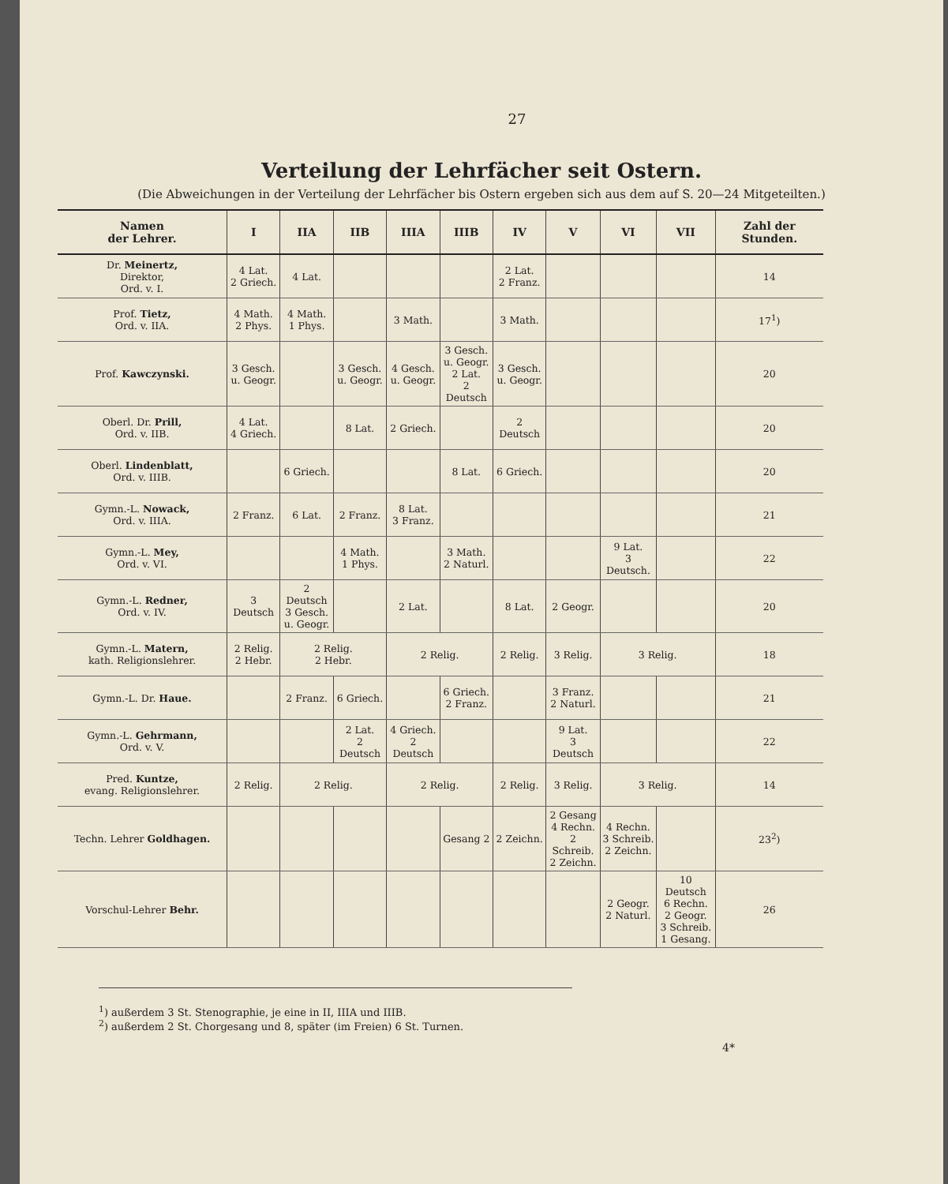27
Verteilung der Lehrfächer seit Ostern.
(Die Abweichungen in der Verteilung der Lehrfächer bis Ostern ergeben sich aus dem auf S. 20—24 Mitgeteilten.)
| Namen der Lehrer. | I | IIA | IIB | IIIA | IIIB | IV | V | VI | VII | Zahl der Stunden. |
| --- | --- | --- | --- | --- | --- | --- | --- | --- | --- | --- |
| Dr. Meinertz, Direktor, Ord. v. I. | 4 Lat. 2 Griech. | 4 Lat. | | | | 2 Lat. 2 Franz. | | | | 14 |
| Prof. Tietz, Ord. v. IIA. | 4 Math. 2 Phys. | 4 Math. 1 Phys. | | 3 Math. | | 3 Math. | | | | 17<sup>1</sup>) |
| Prof. Kawczynski. | 3 Gesch. u. Geogr. | | 3 Gesch. u. Geogr. | 4 Gesch. u. Geogr. | 3 Gesch. u. Geogr. 2 Lat. 2 Deutsch | 3 Gesch. u. Geogr. | | | | 20 |
| Oberl. Dr. Prill, Ord. v. IIB. | 4 Lat. 4 Griech. | | 8 Lat. | 2 Griech. | | 2 Deutsch | | | | 20 |
| Oberl. Lindenblatt, Ord. v. IIIB. | | 6 Griech. | | | 8 Lat. | 6 Griech. | | | | 20 |
| Gymn.-L. Nowack, Ord. v. IIIA. | 2 Franz. | 6 Lat. | 2 Franz. | 8 Lat. 3 Franz. | | | | | | 21 |
| Gymn.-L. Mey, Ord. v. VI. | | | 4 Math. 1 Phys. | | 3 Math. 2 Naturl. | | | 9 Lat. 3 Deutsch. | | 22 |
| Gymn.-L. Redner, Ord. v. IV. | 3 Deutsch | 2 Deutsch 3 Gesch. u. Geogr. | | 2 Lat. | | 8 Lat. | 2 Geogr. | | | 20 |
| Gymn.-L. Matern, kath. Religionslehrer. | 2 Relig. 2 Hebr. | 2 Relig. 2 Hebr. | | 2 Relig. | | 2 Relig. | 3 Relig. | 3 Relig. | | 18 |
| Gymn.-L. Dr. Haue. | | 2 Franz. | 6 Griech. | | 6 Griech. 2 Franz. | | 3 Franz. 2 Naturl. | | | 21 |
| Gymn.-L. Gehrmann, Ord. v. V. | | | 2 Lat. 2 Deutsch | 4 Griech. 2 Deutsch | | | 9 Lat. 3 Deutsch | | | 22 |
| Pred. Kuntze, evang. Religionslehrer. | 2 Relig. | 2 Relig. | | 2 Relig. | | 2 Relig. | 3 Relig. | 3 Relig. | | 14 |
| Techn. Lehrer Goldhagen. | | | | | Gesang 2 | 2 Zeichn. | 2 Gesang 4 Rechn. 2 Schreib. 2 Zeichn. | 4 Rechn. 3 Schreib. 2 Zeichn. | | 23<sup>2</sup>) |
| Vorschul-Lehrer Behr. | | | | | | | | 2 Geogr. 2 Naturl. | 10 Deutsch 6 Rechn. 2 Geogr. 3 Schreib. 1 Gesang. | 26 |
<sup>1</sup>) außerdem 3 St. Stenographie, je eine in II, IIIA und IIIB.
<sup>2</sup>) außerdem 2 St. Chorgesang und 8, später (im Freien) 6 St. Turnen.
4*